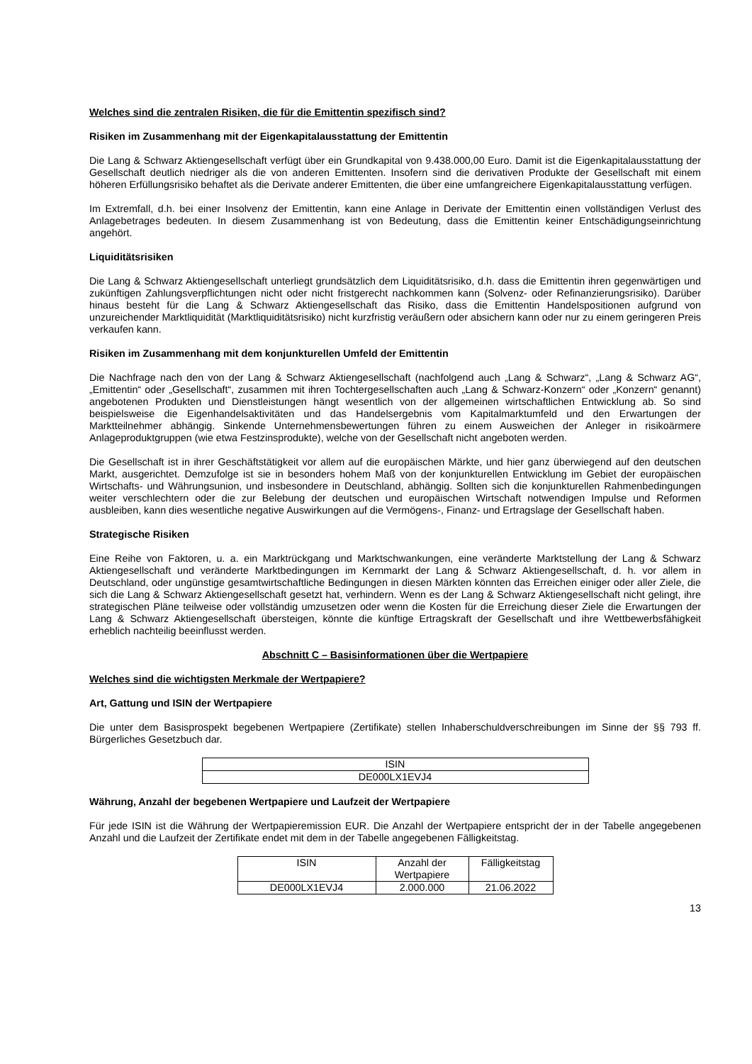Welches sind die zentralen Risiken, die für die Emittentin spezifisch sind?
Risiken im Zusammenhang mit der Eigenkapitalausstattung der Emittentin
Die Lang & Schwarz Aktiengesellschaft verfügt über ein Grundkapital von 9.438.000,00 Euro. Damit ist die Eigen­kapitalausstattung der Gesellschaft deutlich niedriger als die von anderen Emittenten. Insofern sind die derivativen Produkte der Gesellschaft mit einem höheren Erfüllungsrisiko behaftet als die Derivate anderer Emittenten, die über eine umfangreichere Eigenkapitalausstattung verfügen.
Im Extremfall, d.h. bei einer Insolvenz der Emittentin, kann eine Anlage in Derivate der Emittentin einen vollständigen Verlust des Anlagebetrages bedeuten. In diesem Zusammenhang ist von Bedeutung, dass die Emittentin keiner Entschädigungseinrichtung angehört.
Liquiditätsrisiken
Die Lang & Schwarz Aktiengesellschaft unterliegt grundsätzlich dem Liquiditätsrisiko, d.h. dass die Emittentin ihren gegenwärtigen und zukünftigen Zahlungsverpflichtungen nicht oder nicht fristgerecht nachkommen kann (Solvenz- oder Refinanzierungsrisiko). Darüber hinaus besteht für die Lang & Schwarz Aktiengesellschaft das Risiko, dass die Emittentin Handelspositionen aufgrund von unzureichender Marktliquidität (Marktliquiditätsrisiko) nicht kurzfristig veräußern oder absichern kann oder nur zu einem geringeren Preis verkaufen kann.
Risiken im Zusammenhang mit dem konjunkturellen Umfeld der Emittentin
Die Nachfrage nach den von der Lang & Schwarz Aktiengesellschaft (nachfolgend auch „Lang & Schwarz“, „Lang & Schwarz AG“, „Emittentin“ oder „Gesellschaft“, zusammen mit ihren Tochtergesellschaften auch „Lang & Schwarz-Konzern“ oder „Konzern“ genannt) angebotenen Produkten und Dienstleistungen hängt wesentlich von der allgemeinen wirtschaftlichen Entwicklung ab. So sind beispielsweise die Eigenhandelsaktivitäten und das Handelsergebnis vom Kapitalmarktumfeld und den Erwartungen der Marktteilnehmer abhängig. Sinkende Unternehmensbewertungen führen zu einem Ausweichen der Anleger in risikoärmere Anlageproduktgruppen (wie etwa Festzinsprodukte), welche von der Gesellschaft nicht angeboten werden.
Die Gesellschaft ist in ihrer Geschäftstätigkeit vor allem auf die europäischen Märkte, und hier ganz überwiegend auf den deutschen Markt, ausgerichtet. Demzufolge ist sie in besonders hohem Maß von der konjunkturellen Entwicklung im Gebiet der europäischen Wirtschafts- und Währungsunion, und insbesondere in Deutschland, abhängig. Sollten sich die konjunkturellen Rahmenbedingungen weiter verschlechtern oder die zur Belebung der deutschen und europäischen Wirtschaft notwendigen Impulse und Reformen ausbleiben, kann dies wesentliche negative Auswirkungen auf die Vermögens-, Finanz- und Ertragslage der Gesellschaft haben.
Strategische Risiken
Eine Reihe von Faktoren, u. a. ein Marktrückgang und Marktschwankungen, eine veränderte Marktstellung der Lang & Schwarz Aktiengesellschaft und veränderte Marktbedingungen im Kernmarkt der Lang & Schwarz Aktiengesellschaft, d. h. vor allem in Deutschland, oder ungünstige gesamtwirtschaftliche Bedingungen in diesen Märkten könnten das Erreichen einiger oder aller Ziele, die sich die Lang & Schwarz Aktiengesellschaft gesetzt hat, verhindern. Wenn es der Lang & Schwarz Aktiengesellschaft nicht gelingt, ihre strategischen Pläne teilweise oder vollständig umzusetzen oder wenn die Kosten für die Erreichung dieser Ziele die Erwartungen der Lang & Schwarz Aktiengesellschaft übersteigen, könnte die künftige Ertragskraft der Gesellschaft und ihre Wettbewerbsfähigkeit erheblich nachteilig beeinflusst werden.
Abschnitt C – Basisinformationen über die Wertpapiere
Welches sind die wichtigsten Merkmale der Wertpapiere?
Art, Gattung und ISIN der Wertpapiere
Die unter dem Basisprospekt begebenen Wertpapiere (Zertifikate) stellen Inhaberschuldverschreibungen im Sinne der §§ 793 ff. Bürgerliches Gesetzbuch dar.
| ISIN |
| DE000LX1EVJ4 |
Währung, Anzahl der begebenen Wertpapiere und Laufzeit der Wertpapiere
Für jede ISIN ist die Währung der Wertpapieremission EUR. Die Anzahl der Wertpapiere entspricht der in der Tabelle angegebenen Anzahl und die Laufzeit der Zertifikate endet mit dem in der Tabelle angegebenen Fälligkeitstag.
| ISIN | Anzahl der Wertpapiere | Fälligkeitstag |
| DE000LX1EVJ4 | 2.000.000 | 21.06.2022 |
13